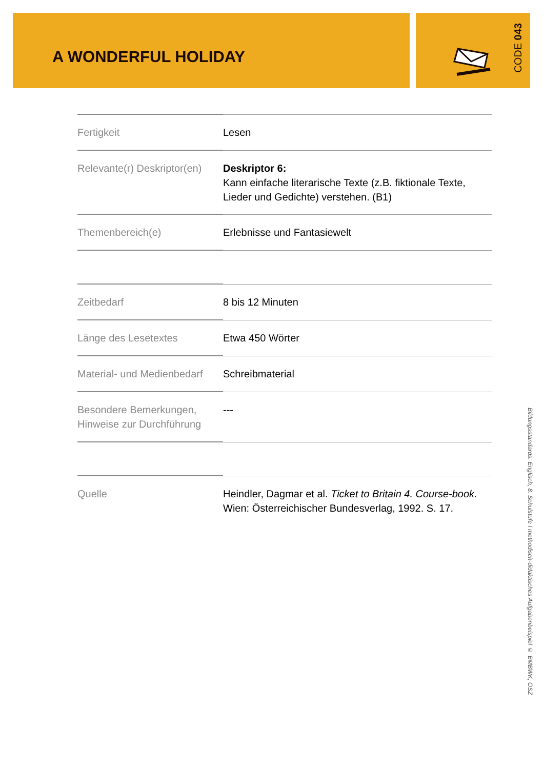A WONDERFUL HOLIDAY CODE 043
| Fertigkeit | Lesen |
| Relevante(r) Deskriptor(en) | Deskriptor 6: Kann einfache literarische Texte (z.B. fiktionale Texte, Lieder und Gedichte) verstehen. (B1) |
| Themenbereich(e) | Erlebnisse und Fantasiewelt |
| Zeitbedarf | 8 bis 12 Minuten |
| Länge des Lesetextes | Etwa 450 Wörter |
| Material- und Medienbedarf | Schreibmaterial |
| Besondere Bemerkungen, Hinweise zur Durchführung | --- |
| Quelle | Heindler, Dagmar et al. Ticket to Britain 4. Course-book. Wien: Österreichischer Bundesverlag, 1992. S. 17. |
Bildungsstandards: Englisch, 8. Schulstufe I methodisch-didaktisches Aufgabenbeispiel © BMBWK, ÖSZ